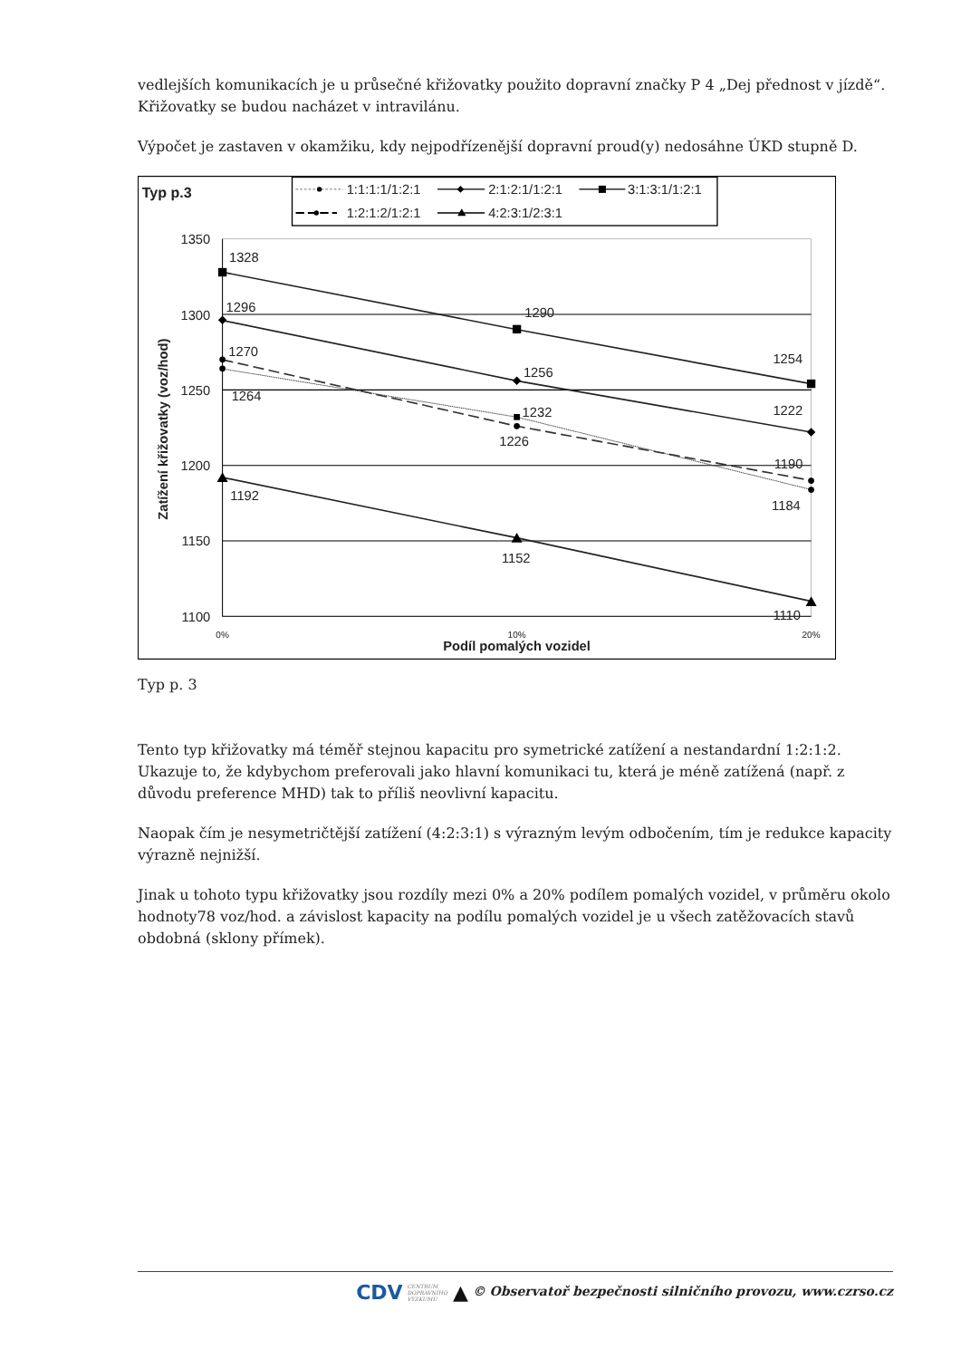vedlejších komunikacích je u průsečné křižovatky použito dopravní značky P 4 „Dej přednost v jízdě“. Křižovatky se budou nacházet v intravilánu.
Výpočet je zastaven v okamžiku, kdy nejpodřízenější dopravní proud(y) nedosáhne ÚKD stupně D.
Typ p.3
1:1:1:1/1:2:1
2:1:2:1/1:2:1
3:1:3:1/1:2:1
1:2:1:2/1:2:1
4:2:3:1/2:3:1
1350
1300
1250
1200
1150
1100
0%
10%
20%
Podíl pomalých vozidel
Zatížení křižovatky (voz/hod)
1328
1290
1254
1296
1256
1222
1270
1226
1190
1264
1232
1184
1192
1152
1110
Typ p. 3
Tento typ křižovatky má téměř stejnou kapacitu pro symetrické zatížení a nestandardní 1:2:1:2. Ukazuje to, že kdybychom preferovali jako hlavní komunikaci tu, která je méně zatížená (např. z důvodu preference MHD) tak to příliš neovlivní kapacitu.
Naopak čím je nesymetričtější zatížení (4:2:3:1) s výrazným levým odbočením, tím je redukce kapacity výrazně nejnižší.
Jinak u tohoto typu křižovatky jsou rozdíly mezi 0% a 20% podílem pomalých vozidel, v průměru okolo hodnoty78 voz/hod. a závislost kapacity na podílu pomalých vozidel je u všech zatěžovacích stavů obdobná (sklony přímek).
CDV CENTRUM
DOPRAVNÍHO
VÝZKUMU ▲ © Observatoř bezpečnosti silničního provozu, www.czrso.cz